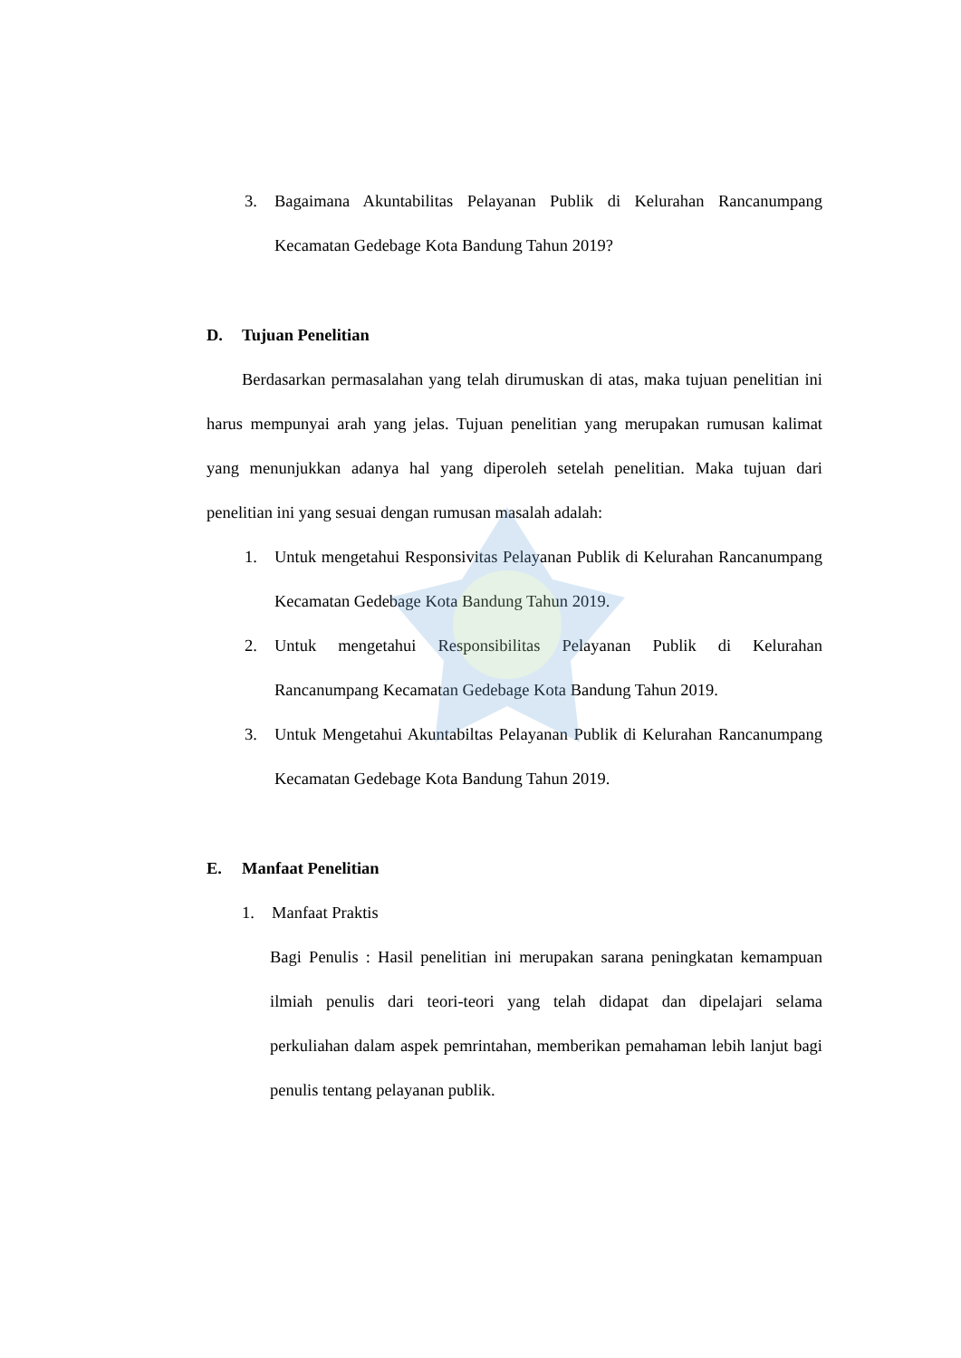3. Bagaimana Akuntabilitas Pelayanan Publik di Kelurahan Rancanumpang Kecamatan Gedebage Kota Bandung Tahun 2019?
D. Tujuan Penelitian
Berdasarkan permasalahan yang telah dirumuskan di atas, maka tujuan penelitian ini harus mempunyai arah yang jelas. Tujuan penelitian yang merupakan rumusan kalimat yang menunjukkan adanya hal yang diperoleh setelah penelitian. Maka tujuan dari penelitian ini yang sesuai dengan rumusan masalah adalah:
1. Untuk mengetahui Responsivitas Pelayanan Publik di Kelurahan Rancanumpang Kecamatan Gedebage Kota Bandung Tahun 2019.
2. Untuk mengetahui Responsibilitas Pelayanan Publik di Kelurahan Rancanumpang Kecamatan Gedebage Kota Bandung Tahun 2019.
3. Untuk Mengetahui Akuntabiltas Pelayanan Publik di Kelurahan Rancanumpang Kecamatan Gedebage Kota Bandung Tahun 2019.
E. Manfaat Penelitian
1. Manfaat Praktis
Bagi Penulis : Hasil penelitian ini merupakan sarana peningkatan kemampuan ilmiah penulis dari teori-teori yang telah didapat dan dipelajari selama perkuliahan dalam aspek pemrintahan, memberikan pemahaman lebih lanjut bagi penulis tentang pelayanan publik.